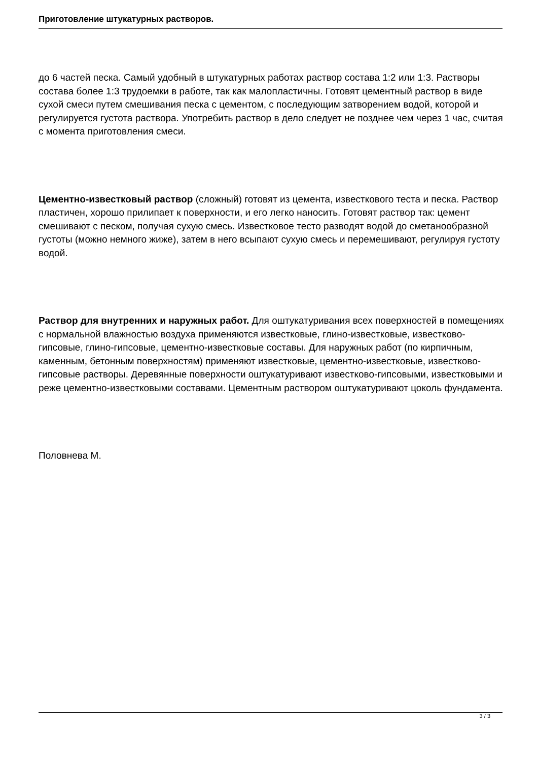Приготовление штукатурных растворов.
до 6 частей песка. Самый удобный в штукатурных работах раствор состава 1:2 или 1:3. Растворы состава более 1:3 трудоемки в работе, так как малопластичны. Готовят цементный раствор в виде сухой смеси путем смешивания песка с цементом, с последующим затворением водой, которой и регулируется густота раствора. Употребить раствор в дело следует не позднее чем через 1 час, считая с момента приготовления смеси.
Цементно-известковый раствор (сложный) готовят из цемента, известкового теста и песка. Раствор пластичен, хорошо прилипает к поверхности, и его легко наносить. Готовят раствор так: цемент смешивают с песком, получая сухую смесь. Известковое тесто разводят водой до сметанообразной густоты (можно немного жиже), затем в него всыпают сухую смесь и перемешивают, регулируя густоту водой.
Раствор для внутренних и наружных работ. Для оштукатуривания всех поверхностей в помещениях с нормальной влажностью воздуха применяются известковые, глино-известковые, известково-гипсовые, глино-гипсовые, цементно-известковые составы. Для наружных работ (по кирпичным, каменным, бетонным поверхностям) применяют известковые, цементно-известковые, известково-гипсовые растворы. Деревянные поверхности оштукатуривают известково-гипсовыми, известковыми и реже цементно-известковыми составами. Цементным раствором оштукатуривают цоколь фундамента.
Половнева М.
3 / 3